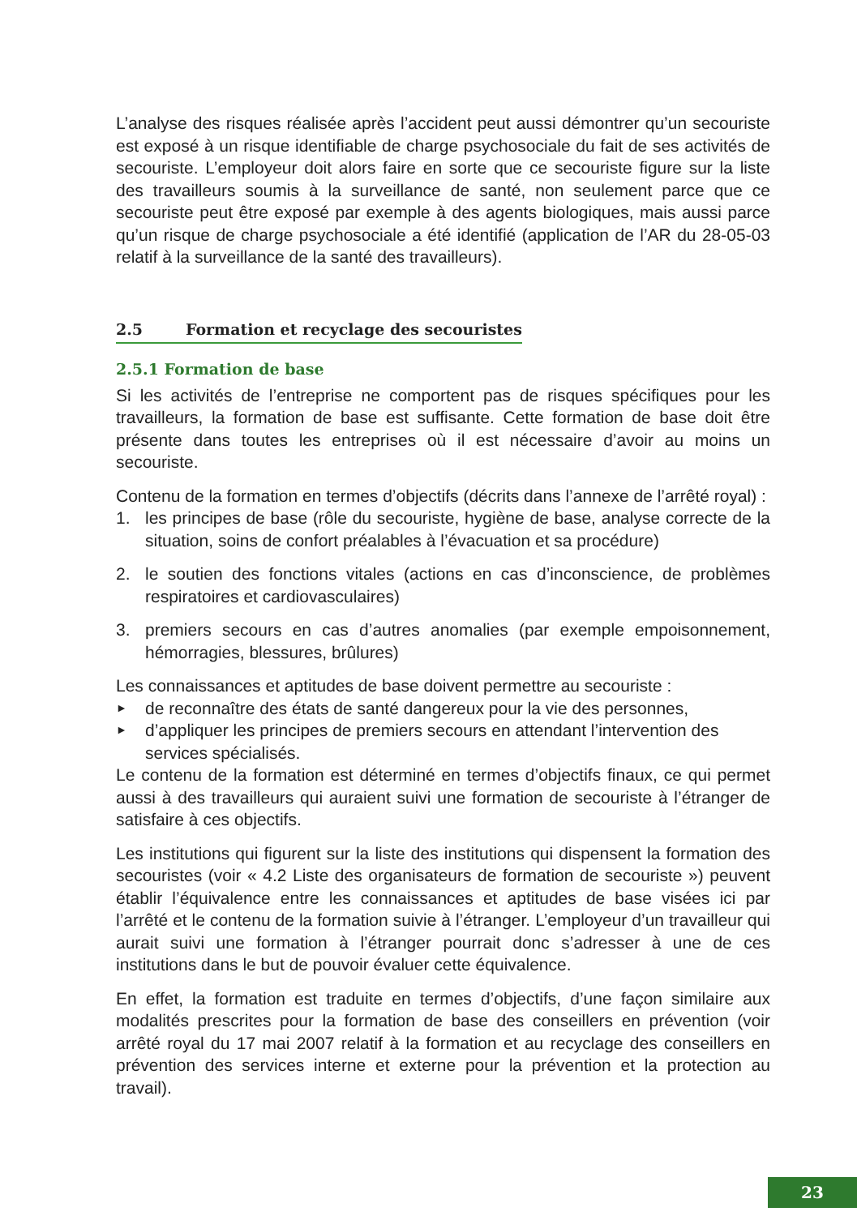L’analyse des risques réalisée après l’accident peut aussi démontrer qu’un secouriste est exposé à un risque identifiable de charge psychosociale du fait de ses activités de secouriste. L’employeur doit alors faire en sorte que ce secouriste figure sur la liste des travailleurs soumis à la surveillance de santé, non seulement parce que ce secouriste peut être exposé par exemple à des agents biologiques, mais aussi parce qu’un risque de charge psychosociale a été identifié (application de l’AR du 28-05-03 relatif à la surveillance de la santé des travailleurs).
2.5 Formation et recyclage des secouristes
2.5.1 Formation de base
Si les activités de l’entreprise ne comportent pas de risques spécifiques pour les travailleurs, la formation de base est suffisante. Cette formation de base doit être présente dans toutes les entreprises où il est nécessaire d’avoir au moins un secouriste.
Contenu de la formation en termes d’objectifs (décrits dans l’annexe de l’arrêté royal) :
1. les principes de base (rôle du secouriste, hygiène de base, analyse correcte de la situation, soins de confort préalables à l’évacuation et sa procédure)
2. le soutien des fonctions vitales (actions en cas d’inconscience, de problèmes respiratoires et cardiovasculaires)
3. premiers secours en cas d’autres anomalies (par exemple empoisonnement, hémorragies, blessures, brûlures)
Les connaissances et aptitudes de base doivent permettre au secouriste :
► de reconnaître des états de santé dangereux pour la vie des personnes,
► d’appliquer les principes de premiers secours en attendant l’intervention des services spécialisés.
Le contenu de la formation est déterminé en termes d’objectifs finaux, ce qui permet aussi à des travailleurs qui auraient suivi une formation de secouriste à l’étranger de satisfaire à ces objectifs.
Les institutions qui figurent sur la liste des institutions qui dispensent la formation des secouristes (voir « 4.2 Liste des organisateurs de formation de secouriste ») peuvent établir l’équivalence entre les connaissances et aptitudes de base visées ici par l’arrêté et le contenu de la formation suivie à l’étranger. L’employeur d’un travailleur qui aurait suivi une formation à l’étranger pourrait donc s’adresser à une de ces institutions dans le but de pouvoir évaluer cette équivalence.
En effet, la formation est traduite en termes d’objectifs, d’une façon similaire aux modalités prescrites pour la formation de base des conseillers en prévention (voir arrêté royal du 17 mai 2007 relatif à la formation et au recyclage des conseillers en prévention des services interne et externe pour la prévention et la protection au travail).
23